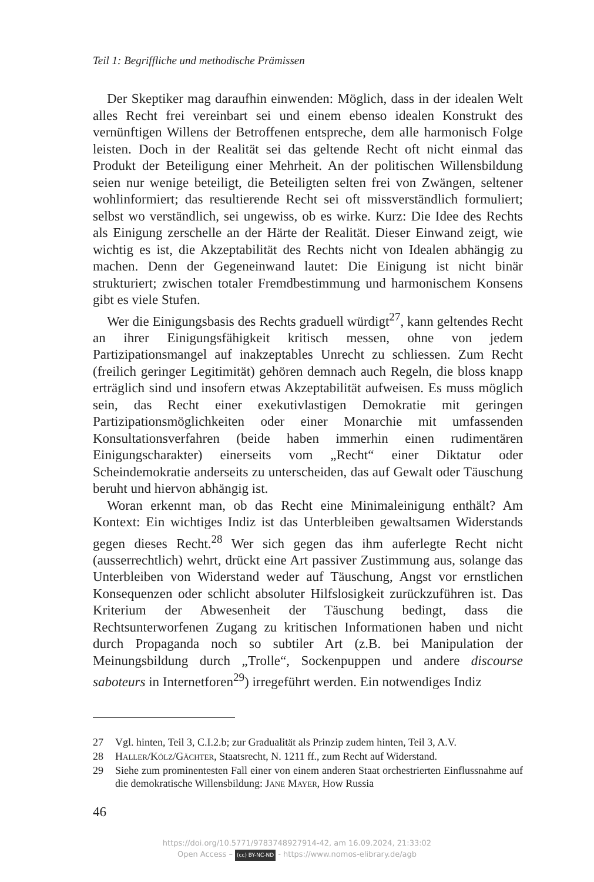Teil 1: Begriffliche und methodische Prämissen
Der Skeptiker mag daraufhin einwenden: Möglich, dass in der idealen Welt alles Recht frei vereinbart sei und einem ebenso idealen Konstrukt des vernünftigen Willens der Betroffenen entspreche, dem alle harmonisch Folge leisten. Doch in der Realität sei das geltende Recht oft nicht einmal das Produkt der Beteiligung einer Mehrheit. An der politischen Willensbildung seien nur wenige beteiligt, die Beteiligten selten frei von Zwängen, seltener wohlinformiert; das resultierende Recht sei oft missverständlich formuliert; selbst wo verständlich, sei ungewiss, ob es wirke. Kurz: Die Idee des Rechts als Einigung zerschelle an der Härte der Realität. Dieser Einwand zeigt, wie wichtig es ist, die Akzeptabilität des Rechts nicht von Idealen abhängig zu machen. Denn der Gegeneinwand lautet: Die Einigung ist nicht binär strukturiert; zwischen totaler Fremdbestimmung und harmonischem Konsens gibt es viele Stufen.
Wer die Einigungsbasis des Rechts graduell würdigt<sup>27</sup>, kann geltendes Recht an ihrer Einigungsfähigkeit kritisch messen, ohne von jedem Partizipationsmangel auf inakzeptables Unrecht zu schliessen. Zum Recht (freilich geringer Legitimität) gehören demnach auch Regeln, die bloss knapp erträglich sind und insofern etwas Akzeptabilität aufweisen. Es muss möglich sein, das Recht einer exekutivlastigen Demokratie mit geringen Partizipationsmöglichkeiten oder einer Monarchie mit umfassenden Konsultationsverfahren (beide haben immerhin einen rudimentären Einigungscharakter) einerseits vom „Recht“ einer Diktatur oder Scheindemokratie anderseits zu unterscheiden, das auf Gewalt oder Täuschung beruht und hiervon abhängig ist.
Woran erkennt man, ob das Recht eine Minimaleinigung enthält? Am Kontext: Ein wichtiges Indiz ist das Unterbleiben gewaltsamen Widerstands gegen dieses Recht.<sup>28</sup> Wer sich gegen das ihm auferlegte Recht nicht (ausserrechtlich) wehrt, drückt eine Art passiver Zustimmung aus, solange das Unterbleiben von Widerstand weder auf Täuschung, Angst vor ernstlichen Konsequenzen oder schlicht absoluter Hilfslosigkeit zurückzuführen ist. Das Kriterium der Abwesenheit der Täuschung bedingt, dass die Rechtsunterworfenen Zugang zu kritischen Informationen haben und nicht durch Propaganda noch so subtiler Art (z.B. bei Manipulation der Meinungsbildung durch „Trolle“, Sockenpuppen und andere discourse saboteurs in Internetforen<sup>29</sup>) irregeführt werden. Ein notwendiges Indiz
27 Vgl. hinten, Teil 3, C.I.2.b; zur Gradualität als Prinzip zudem hinten, Teil 3, A.V.
28 Haller/Kölz/Gächter, Staatsrecht, N. 1211 ff., zum Recht auf Widerstand.
29 Siehe zum prominentesten Fall einer von einem anderen Staat orchestrierten Einflussnahme auf die demokratische Willensbildung: Jane Mayer, How Russia
46
https://doi.org/10.5771/9783748927914-42, am 16.09.2024, 21:33:02
Open Access – (cc) BY-NC-ND - https://www.nomos-elibrary.de/agb